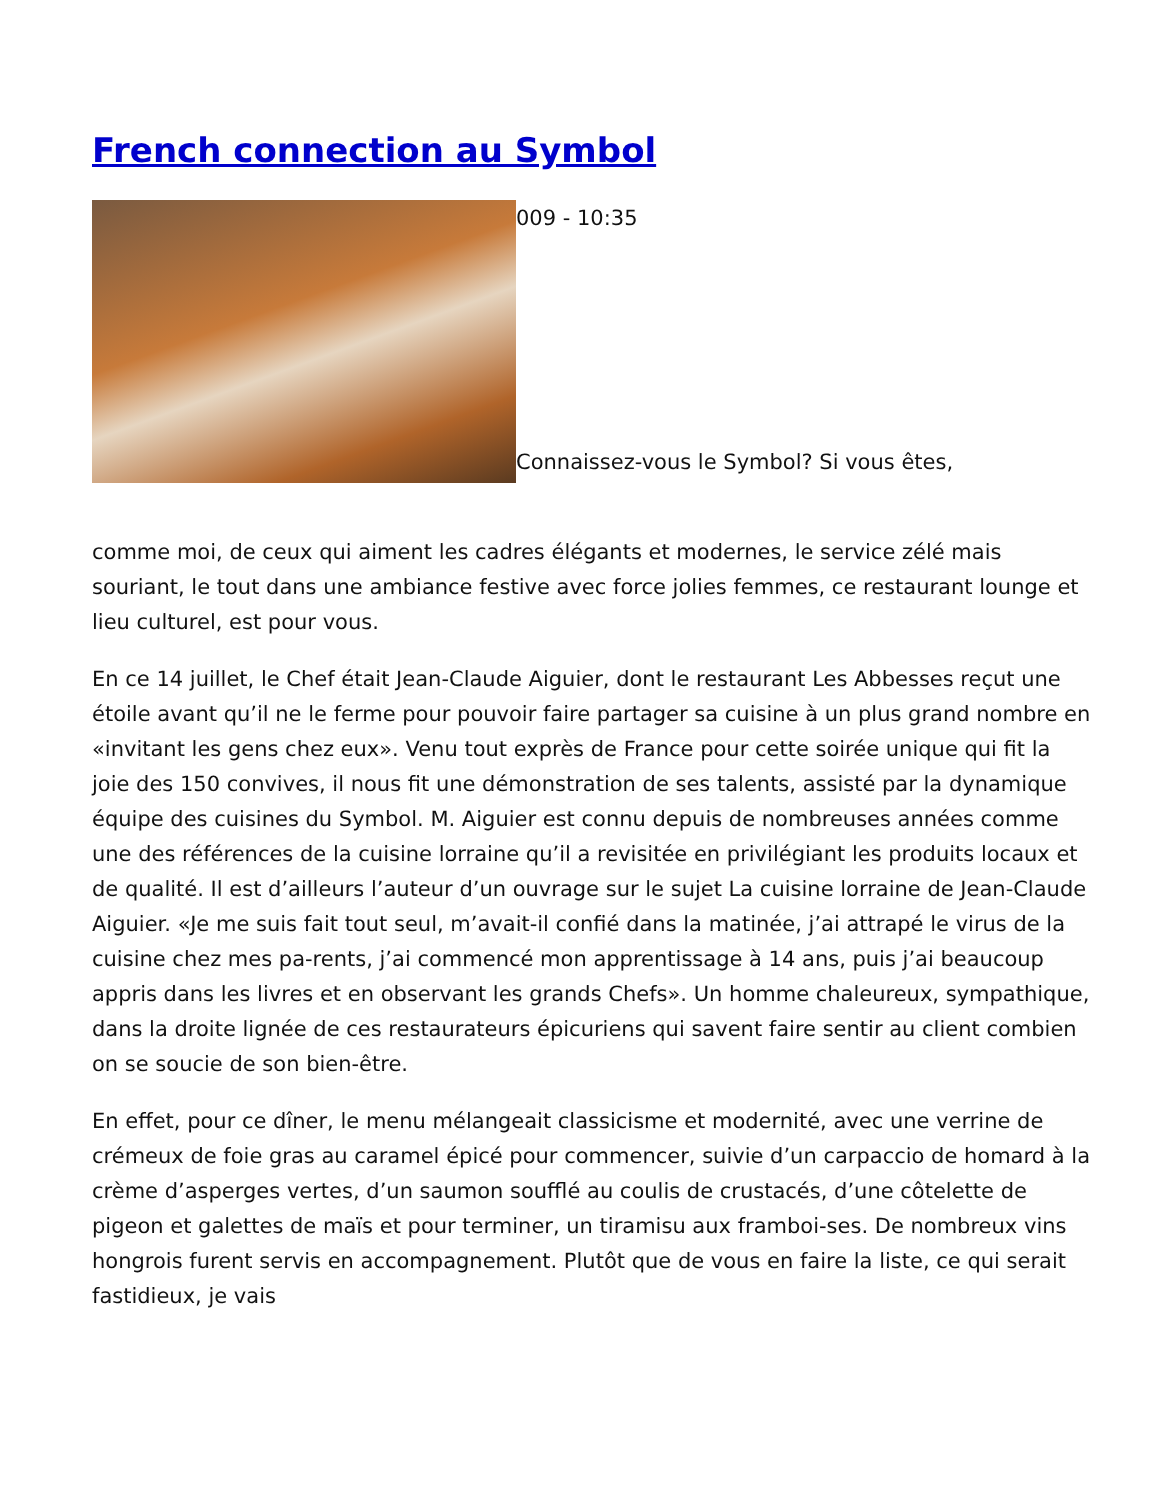French connection au Symbol
009 - 10:35
Connaissez-vous le Symbol? Si vous êtes,
comme moi, de ceux qui aiment les cadres élégants et modernes, le service zélé mais souriant, le tout dans une ambiance festive avec force jolies femmes, ce restaurant lounge et lieu culturel, est pour vous.
En ce 14 juillet, le Chef était Jean-Claude Aiguier, dont le restaurant Les Abbesses reçut une étoile avant qu’il ne le ferme pour pouvoir faire partager sa cuisine à un plus grand nombre en «invitant les gens chez eux». Venu tout exprès de France pour cette soirée unique qui fit la joie des 150 convives, il nous fit une démonstration de ses talents, assisté par la dynamique équipe des cuisines du Symbol. M. Aiguier est connu depuis de nombreuses années comme une des références de la cuisine lorraine qu’il a revisitée en privilégiant les produits locaux et de qualité. Il est d’ailleurs l’auteur d’un ouvrage sur le sujet La cuisine lorraine de Jean-Claude Aiguier. «Je me suis fait tout seul, m’avait-il confié dans la matinée, j’ai attrapé le virus de la cuisine chez mes pa-rents, j’ai commencé mon apprentissage à 14 ans, puis j’ai beaucoup appris dans les livres et en observant les grands Chefs». Un homme chaleureux, sympathique, dans la droite lignée de ces restaurateurs épicuriens qui savent faire sentir au client combien on se soucie de son bien-être.
En effet, pour ce dîner, le menu mélangeait classicisme et modernité, avec une verrine de crémeux de foie gras au caramel épicé pour commencer, suivie d’un carpaccio de homard à la crème d’asperges vertes, d’un saumon soufflé au coulis de crustacés, d’une côtelette de pigeon et galettes de maïs et pour terminer, un tiramisu aux framboi-ses. De nombreux vins hongrois furent servis en accompagnement. Plutôt que de vous en faire la liste, ce qui serait fastidieux, je vais